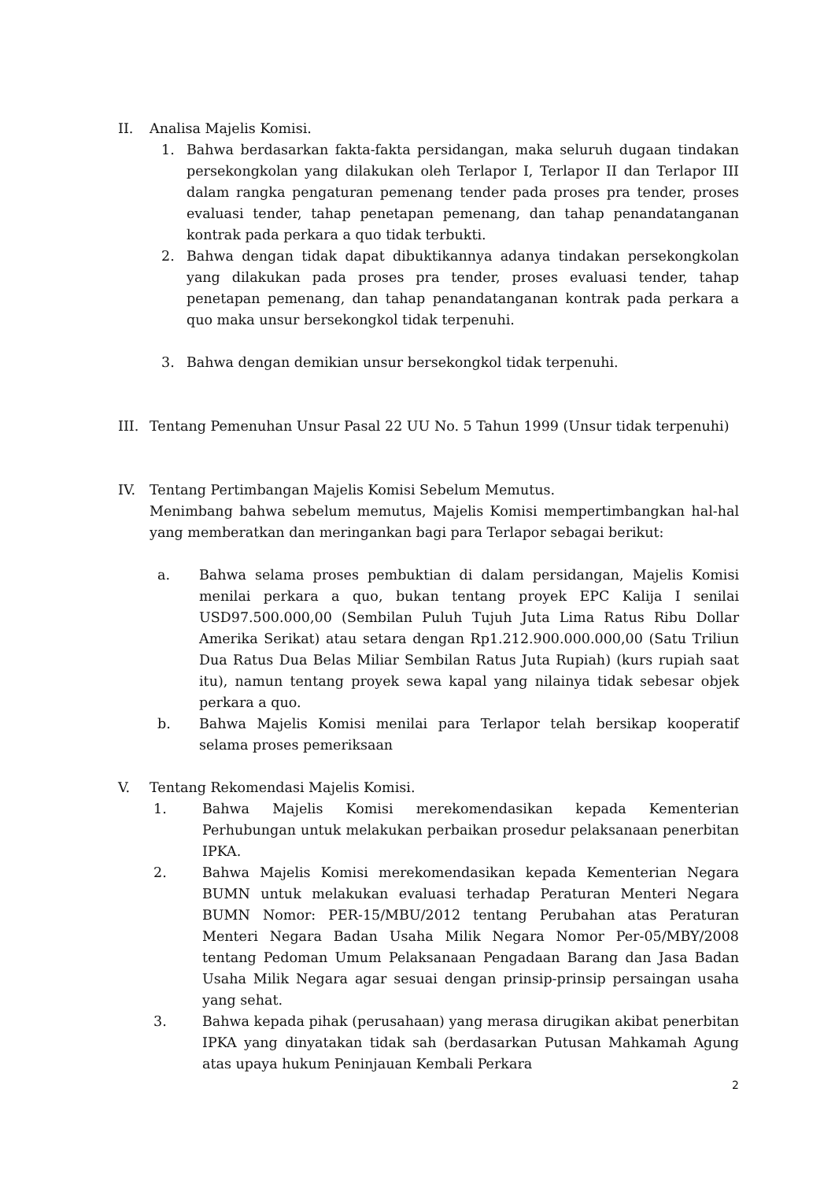II. Analisa Majelis Komisi.
1. Bahwa berdasarkan fakta-fakta persidangan, maka seluruh dugaan tindakan persekongkolan yang dilakukan oleh Terlapor I, Terlapor II dan Terlapor III dalam rangka pengaturan pemenang tender pada proses pra tender, proses evaluasi tender, tahap penetapan pemenang, dan tahap penandatanganan kontrak pada perkara a quo tidak terbukti.
2. Bahwa dengan tidak dapat dibuktikannya adanya tindakan persekongkolan yang dilakukan pada proses pra tender, proses evaluasi tender, tahap penetapan pemenang, dan tahap penandatanganan kontrak pada perkara a quo maka unsur bersekongkol tidak terpenuhi.
3. Bahwa dengan demikian unsur bersekongkol tidak terpenuhi.
III. Tentang Pemenuhan Unsur Pasal 22 UU No. 5 Tahun 1999 (Unsur tidak terpenuhi)
IV. Tentang Pertimbangan Majelis Komisi Sebelum Memutus.
Menimbang bahwa sebelum memutus, Majelis Komisi mempertimbangkan hal-hal yang memberatkan dan meringankan bagi para Terlapor sebagai berikut:
a. Bahwa selama proses pembuktian di dalam persidangan, Majelis Komisi menilai perkara a quo, bukan tentang proyek EPC Kalija I senilai USD97.500.000,00 (Sembilan Puluh Tujuh Juta Lima Ratus Ribu Dollar Amerika Serikat) atau setara dengan Rp1.212.900.000.000,00 (Satu Triliun Dua Ratus Dua Belas Miliar Sembilan Ratus Juta Rupiah) (kurs rupiah saat itu), namun tentang proyek sewa kapal yang nilainya tidak sebesar objek perkara a quo.
b. Bahwa Majelis Komisi menilai para Terlapor telah bersikap kooperatif selama proses pemeriksaan
V. Tentang Rekomendasi Majelis Komisi.
1. Bahwa Majelis Komisi merekomendasikan kepada Kementerian Perhubungan untuk melakukan perbaikan prosedur pelaksanaan penerbitan IPKA.
2. Bahwa Majelis Komisi merekomendasikan kepada Kementerian Negara BUMN untuk melakukan evaluasi terhadap Peraturan Menteri Negara BUMN Nomor: PER-15/MBU/2012 tentang Perubahan atas Peraturan Menteri Negara Badan Usaha Milik Negara Nomor Per-05/MBY/2008 tentang Pedoman Umum Pelaksanaan Pengadaan Barang dan Jasa Badan Usaha Milik Negara agar sesuai dengan prinsip-prinsip persaingan usaha yang sehat.
3. Bahwa kepada pihak (perusahaan) yang merasa dirugikan akibat penerbitan IPKA yang dinyatakan tidak sah (berdasarkan Putusan Mahkamah Agung atas upaya hukum Peninjauan Kembali Perkara
2